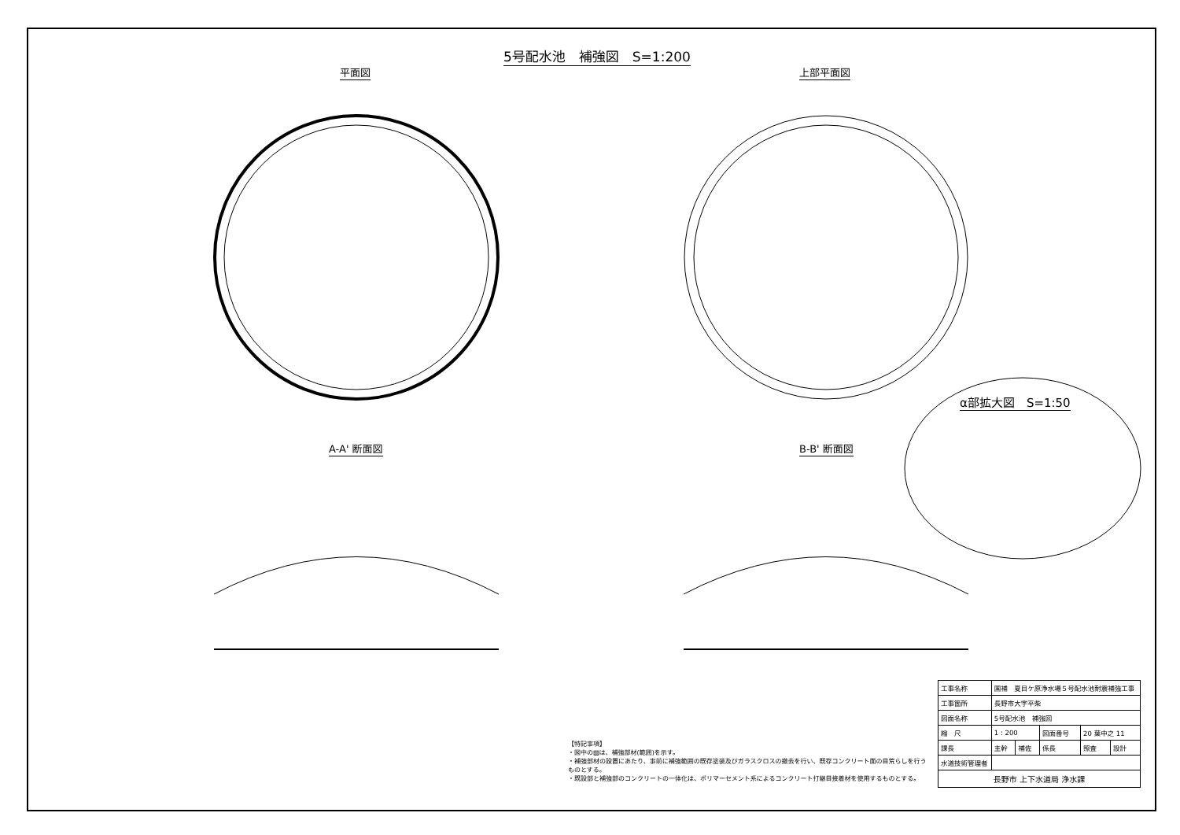5号配水池　補強図　S=1:200
平面図 上部平面図
A-A' 断面図 B-B' 断面図
α部拡大図　S=1:50
【特記事項】
・図中の▨は、補強部材(範囲)を示す。
・補強部材の設置にあたり、事前に補強範囲の既存塗装及びガラスクロスの撤去を行い、既存コンクリート面の目荒らしを行うものとする。
・既設部と補強部のコンクリートの一体化は、ポリマーセメント系によるコンクリート打継目接着材を使用するものとする。
| 工事名称 | 国補 夏目ケ原浄水場５号配水池耐震補強工事 | | | | |
| 工事箇所 | 長野市大字平柴 | | | | |
| 図面名称 | 5号配水池 補強図 | | | | |
| 縮 尺 | 1 : 200 | | 図面番号 | 20 葉中之 11 | |
| 課長 | 主幹 | 補佐 | 係長 | 照査 | 設計 |
| 水道技術管理者 | | | | | |
| 長野市 上下水道局 浄水課 | | | | | |